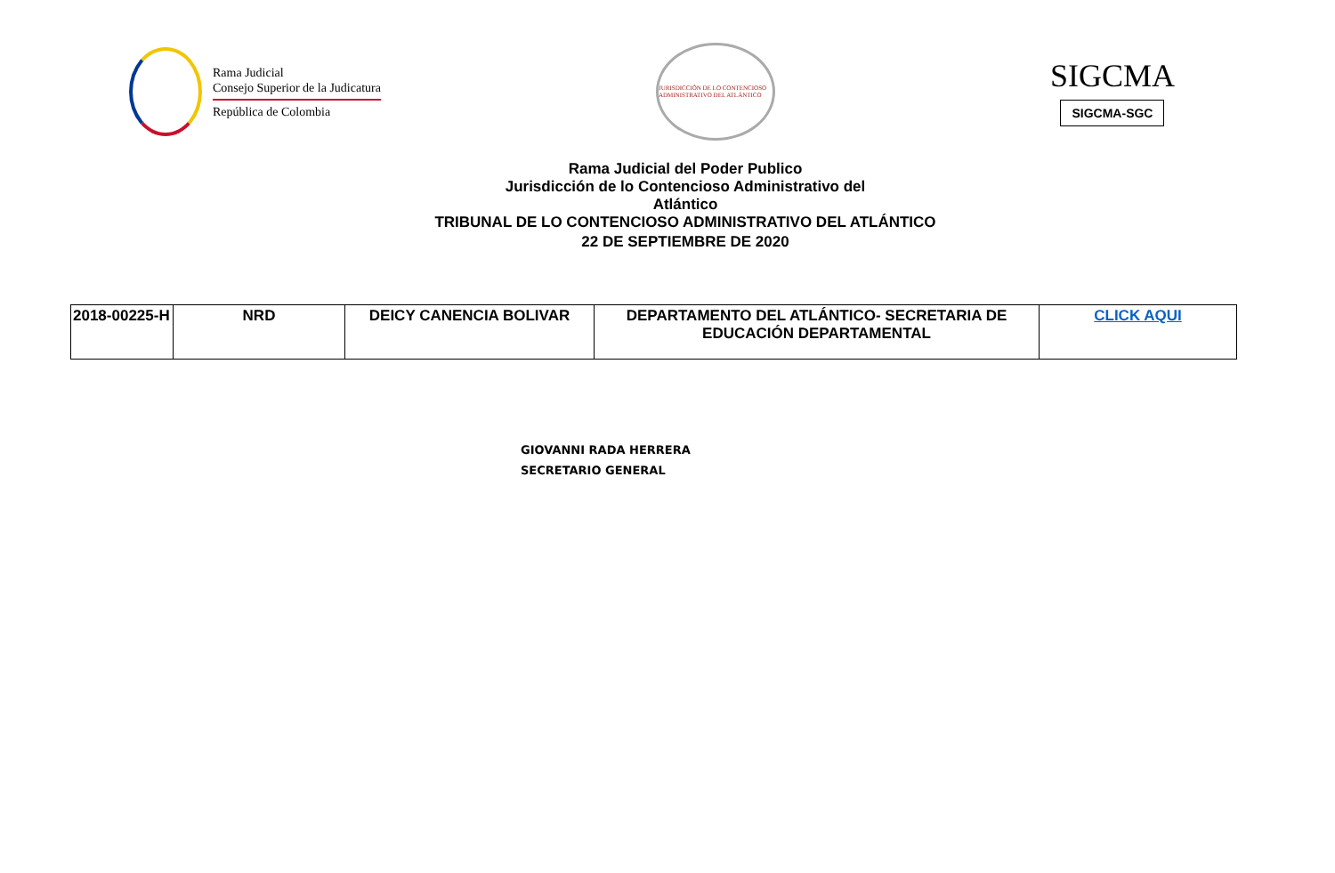Rama Judicial
Consejo Superior de la Judicatura
República de Colombia
JURISDICCIÓN DE LO CONTENCIOSO ADMINISTRATIVO DEL ATLÁNTICO
SIGCMA
SIGCMA-SGC
Rama Judicial del Poder Publico
Jurisdicción de lo Contencioso Administrativo del
Atlántico
TRIBUNAL DE LO CONTENCIOSO ADMINISTRATIVO DEL ATLÁNTICO
22 DE SEPTIEMBRE DE 2020
| 2018-00225-H | NRD | DEICY CANENCIA BOLIVAR | DEPARTAMENTO DEL ATLÁNTICO- SECRETARIA DE EDUCACIÓN DEPARTAMENTAL | CLICK AQUI |
GIOVANNI RADA HERRERA
SECRETARIO GENERAL